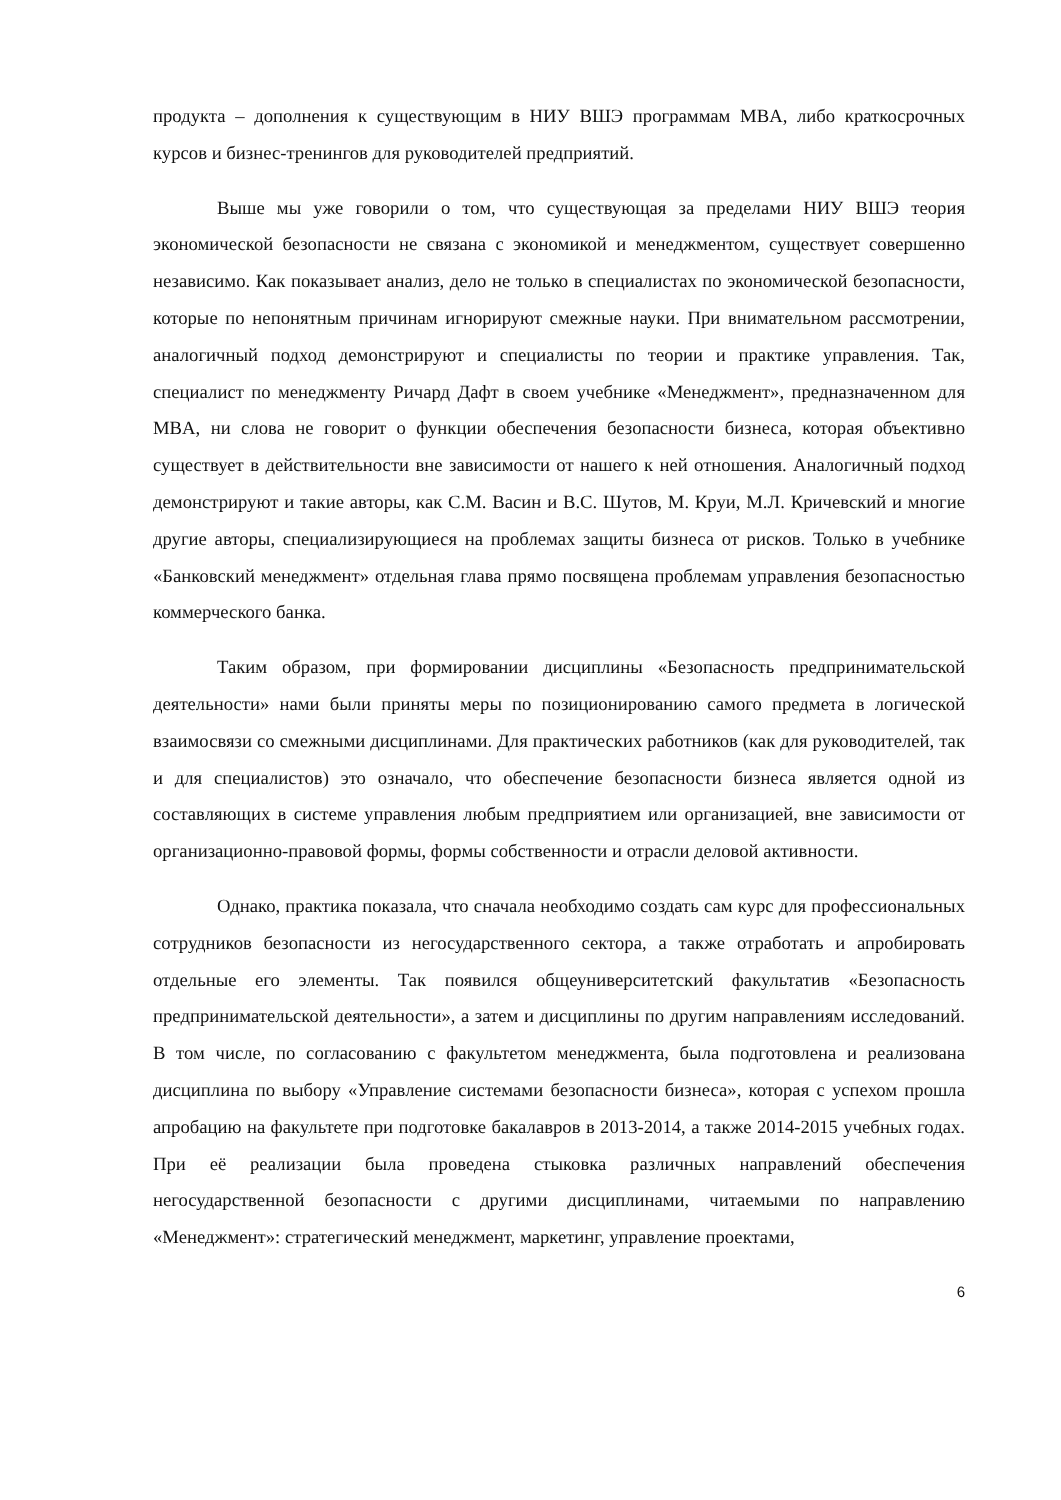продукта – дополнения к существующим в НИУ ВШЭ программам MBA, либо краткосрочных курсов и бизнес-тренингов для руководителей предприятий.
Выше мы уже говорили о том, что существующая за пределами НИУ ВШЭ теория экономической безопасности не связана с экономикой и менеджментом, существует совершенно независимо. Как показывает анализ, дело не только в специалистах по экономической безопасности, которые по непонятным причинам игнорируют смежные науки. При внимательном рассмотрении, аналогичный подход демонстрируют и специалисты по теории и практике управления. Так, специалист по менеджменту Ричард Дафт в своем учебнике «Менеджмент», предназначенном для MBA, ни слова не говорит о функции обеспечения безопасности бизнеса, которая объективно существует в действительности вне зависимости от нашего к ней отношения. Аналогичный подход демонстрируют и такие авторы, как С.М. Васин и В.С. Шутов, М. Круи, М.Л. Кричевский и многие другие авторы, специализирующиеся на проблемах защиты бизнеса от рисков. Только в учебнике «Банковский менеджмент» отдельная глава прямо посвящена проблемам управления безопасностью коммерческого банка.
Таким образом, при формировании дисциплины «Безопасность предпринимательской деятельности» нами были приняты меры по позиционированию самого предмета в логической взаимосвязи со смежными дисциплинами. Для практических работников (как для руководителей, так и для специалистов) это означало, что обеспечение безопасности бизнеса является одной из составляющих в системе управления любым предприятием или организацией, вне зависимости от организационно-правовой формы, формы собственности и отрасли деловой активности.
Однако, практика показала, что сначала необходимо создать сам курс для профессиональных сотрудников безопасности из негосударственного сектора, а также отработать и апробировать отдельные его элементы. Так появился общеуниверситетский факультатив «Безопасность предпринимательской деятельности», а затем и дисциплины по другим направлениям исследований. В том числе, по согласованию с факультетом менеджмента, была подготовлена и реализована дисциплина по выбору «Управление системами безопасности бизнеса», которая с успехом прошла апробацию на факультете при подготовке бакалавров в 2013-2014, а также 2014-2015 учебных годах. При её реализации была проведена стыковка различных направлений обеспечения негосударственной безопасности с другими дисциплинами, читаемыми по направлению «Менеджмент»: стратегический менеджмент, маркетинг, управление проектами,
6